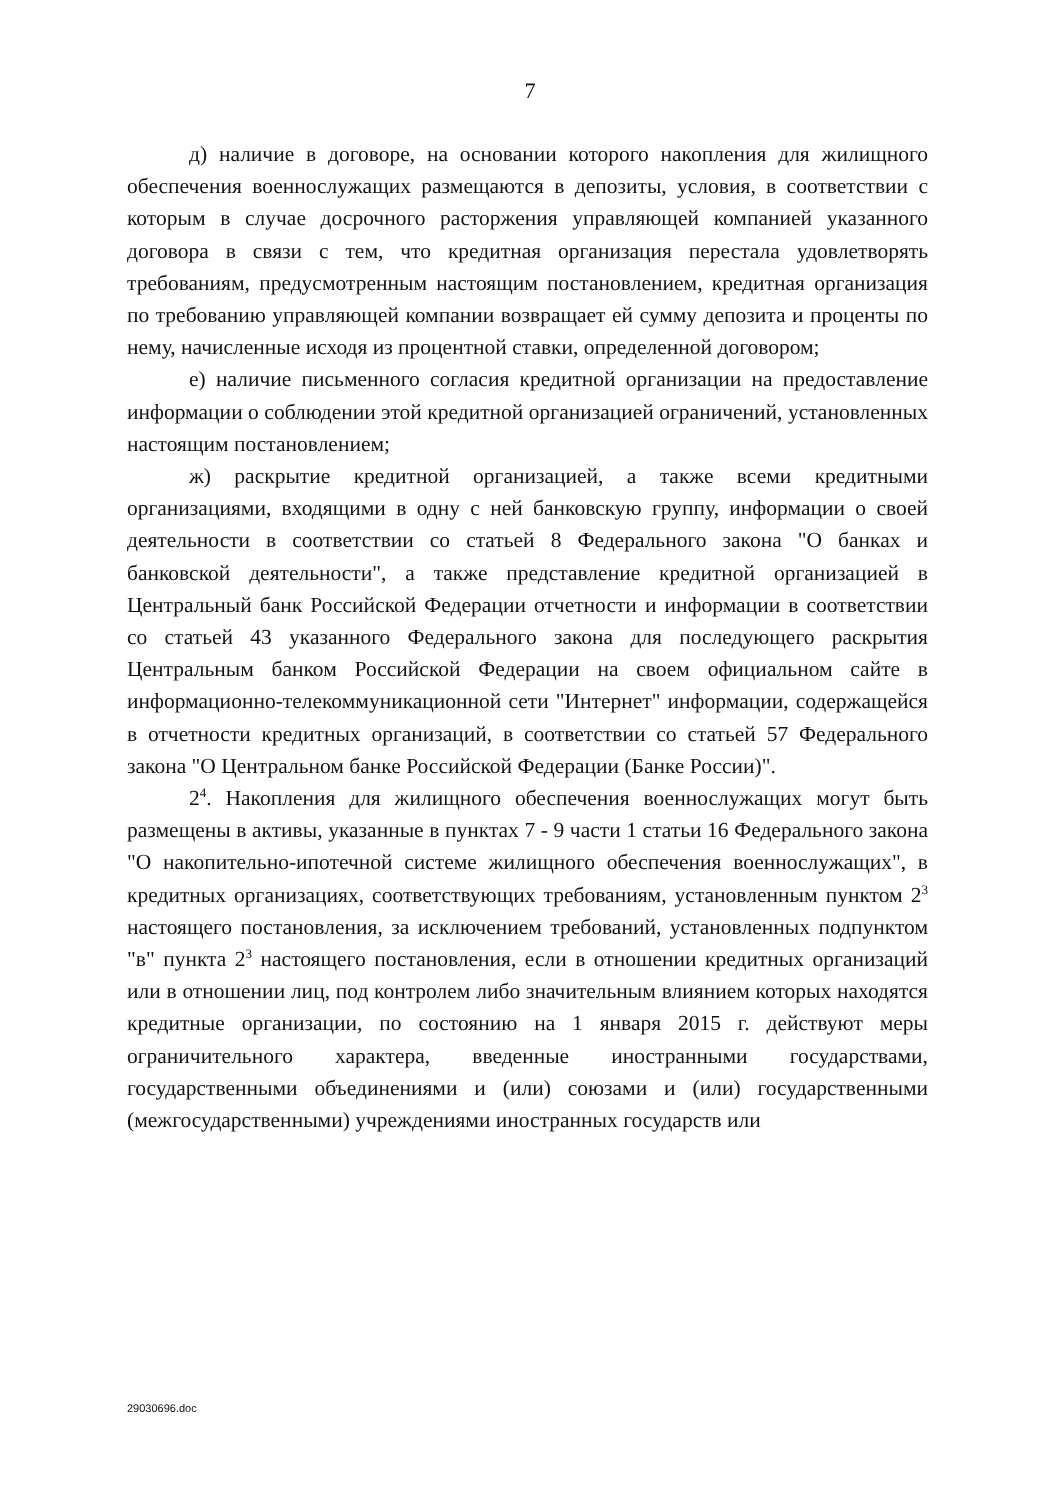7
д) наличие в договоре, на основании которого накопления для жилищного обеспечения военнослужащих размещаются в депозиты, условия, в соответствии с которым в случае досрочного расторжения управляющей компанией указанного договора в связи с тем, что кредитная организация перестала удовлетворять требованиям, предусмотренным настоящим постановлением, кредитная организация по требованию управляющей компании возвращает ей сумму депозита и проценты по нему, начисленные исходя из процентной ставки, определенной договором;
е) наличие письменного согласия кредитной организации на предоставление информации о соблюдении этой кредитной организацией ограничений, установленных настоящим постановлением;
ж) раскрытие кредитной организацией, а также всеми кредитными организациями, входящими в одну с ней банковскую группу, информации о своей деятельности в соответствии со статьей 8 Федерального закона "О банках и банковской деятельности", а также представление кредитной организацией в Центральный банк Российской Федерации отчетности и информации в соответствии со статьей 43 указанного Федерального закона для последующего раскрытия Центральным банком Российской Федерации на своем официальном сайте в информационно-телекоммуникационной сети "Интернет" информации, содержащейся в отчетности кредитных организаций, в соответствии со статьей 57 Федерального закона "О Центральном банке Российской Федерации (Банке России)".
2<sup>4</sup>. Накопления для жилищного обеспечения военнослужащих могут быть размещены в активы, указанные в пунктах 7 - 9 части 1 статьи 16 Федерального закона "О накопительно-ипотечной системе жилищного обеспечения военнослужащих", в кредитных организациях, соответствующих требованиям, установленным пунктом 2<sup>3</sup> настоящего постановления, за исключением требований, установленных подпунктом "в" пункта 2<sup>3</sup> настоящего постановления, если в отношении кредитных организаций или в отношении лиц, под контролем либо значительным влиянием которых находятся кредитные организации, по состоянию на 1 января 2015 г. действуют меры ограничительного характера, введенные иностранными государствами, государственными объединениями и (или) союзами и (или) государственными (межгосударственными) учреждениями иностранных государств или
29030696.doc